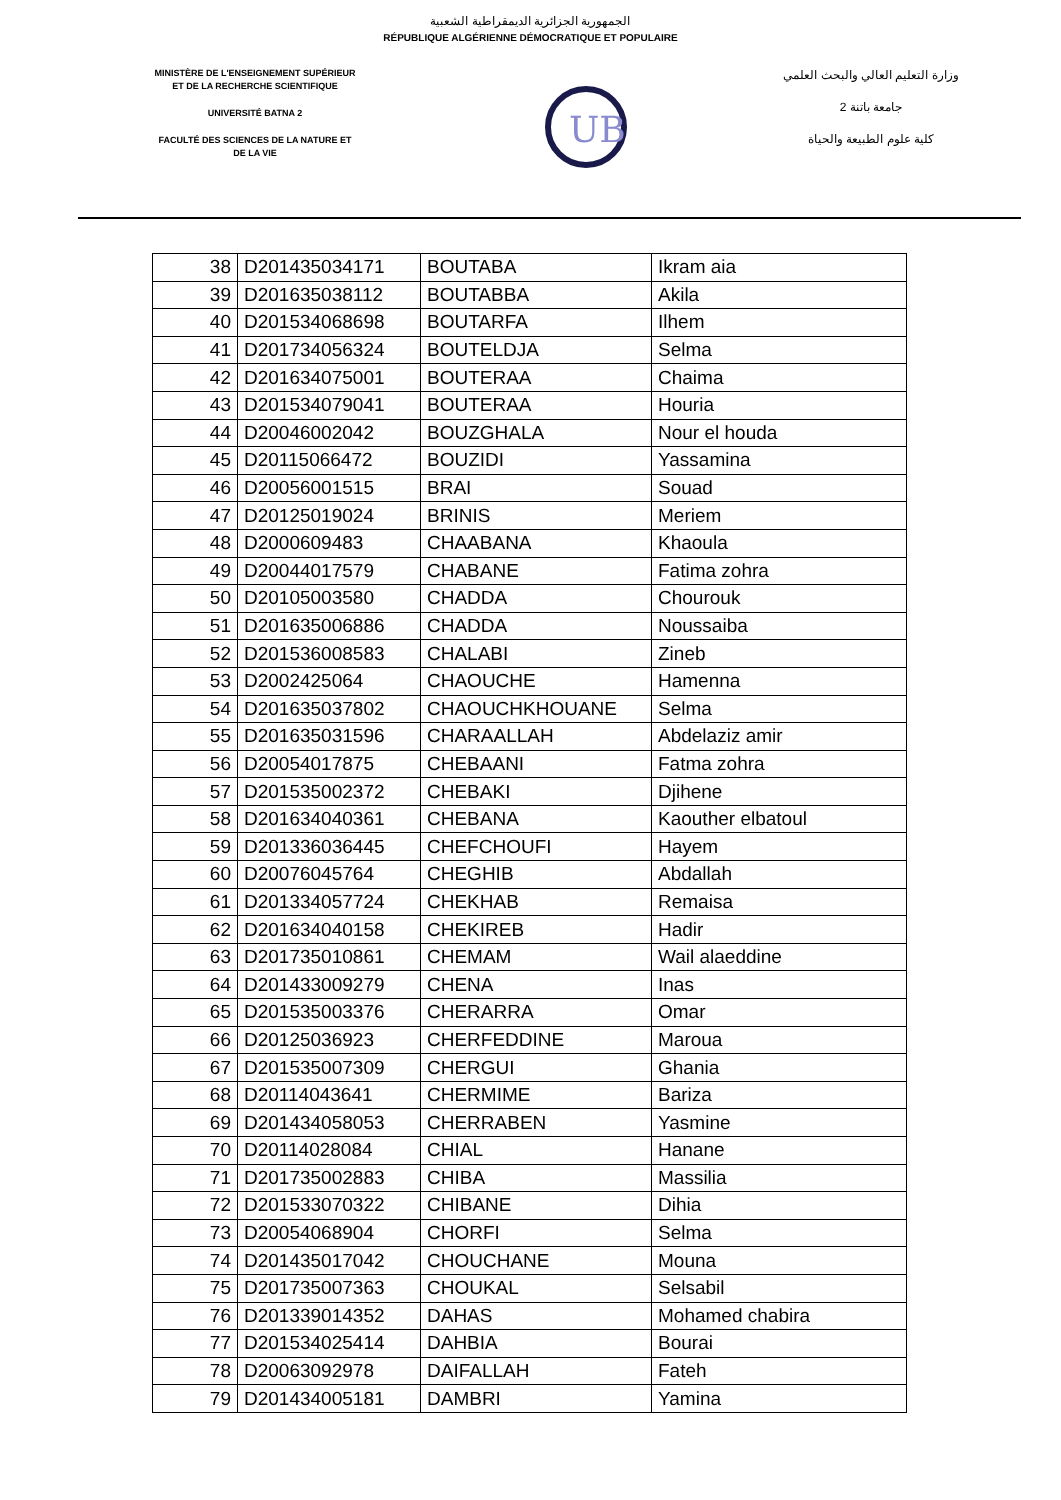الجمهورية الجزائرية الديمقراطية الشعبية
RÉPUBLIQUE ALGÉRIENNE DÉMOCRATIQUE ET POPULAIRE
MINISTÈRE DE L'ENSEIGNEMENT SUPÉRIEUR
ET DE LA RECHERCHE SCIENTIFIQUE
UNIVERSITÉ BATNA 2
FACULTÉ DES SCIENCES DE LA NATURE ET
DE LA VIE
UB
وزارة التعليم العالي والبحث العلمي
جامعة باتنة 2
كلية علوم الطبيعة والحياة
| 38 | D201435034171 | BOUTABA | Ikram aia |
| 39 | D201635038112 | BOUTABBA | Akila |
| 40 | D201534068698 | BOUTARFA | Ilhem |
| 41 | D201734056324 | BOUTELDJA | Selma |
| 42 | D201634075001 | BOUTERAA | Chaima |
| 43 | D201534079041 | BOUTERAA | Houria |
| 44 | D20046002042 | BOUZGHALA | Nour el houda |
| 45 | D20115066472 | BOUZIDI | Yassamina |
| 46 | D20056001515 | BRAI | Souad |
| 47 | D20125019024 | BRINIS | Meriem |
| 48 | D2000609483 | CHAABANA | Khaoula |
| 49 | D20044017579 | CHABANE | Fatima zohra |
| 50 | D20105003580 | CHADDA | Chourouk |
| 51 | D201635006886 | CHADDA | Noussaiba |
| 52 | D201536008583 | CHALABI | Zineb |
| 53 | D2002425064 | CHAOUCHE | Hamenna |
| 54 | D201635037802 | CHAOUCHKHOUANE | Selma |
| 55 | D201635031596 | CHARAALLAH | Abdelaziz amir |
| 56 | D20054017875 | CHEBAANI | Fatma zohra |
| 57 | D201535002372 | CHEBAKI | Djihene |
| 58 | D201634040361 | CHEBANA | Kaouther elbatoul |
| 59 | D201336036445 | CHEFCHOUFI | Hayem |
| 60 | D20076045764 | CHEGHIB | Abdallah |
| 61 | D201334057724 | CHEKHAB | Remaisa |
| 62 | D201634040158 | CHEKIREB | Hadir |
| 63 | D201735010861 | CHEMAM | Wail alaeddine |
| 64 | D201433009279 | CHENA | Inas |
| 65 | D201535003376 | CHERARRA | Omar |
| 66 | D20125036923 | CHERFEDDINE | Maroua |
| 67 | D201535007309 | CHERGUI | Ghania |
| 68 | D20114043641 | CHERMIME | Bariza |
| 69 | D201434058053 | CHERRABEN | Yasmine |
| 70 | D20114028084 | CHIAL | Hanane |
| 71 | D201735002883 | CHIBA | Massilia |
| 72 | D201533070322 | CHIBANE | Dihia |
| 73 | D20054068904 | CHORFI | Selma |
| 74 | D201435017042 | CHOUCHANE | Mouna |
| 75 | D201735007363 | CHOUKAL | Selsabil |
| 76 | D201339014352 | DAHAS | Mohamed chabira |
| 77 | D201534025414 | DAHBIA | Bourai |
| 78 | D20063092978 | DAIFALLAH | Fateh |
| 79 | D201434005181 | DAMBRI | Yamina |